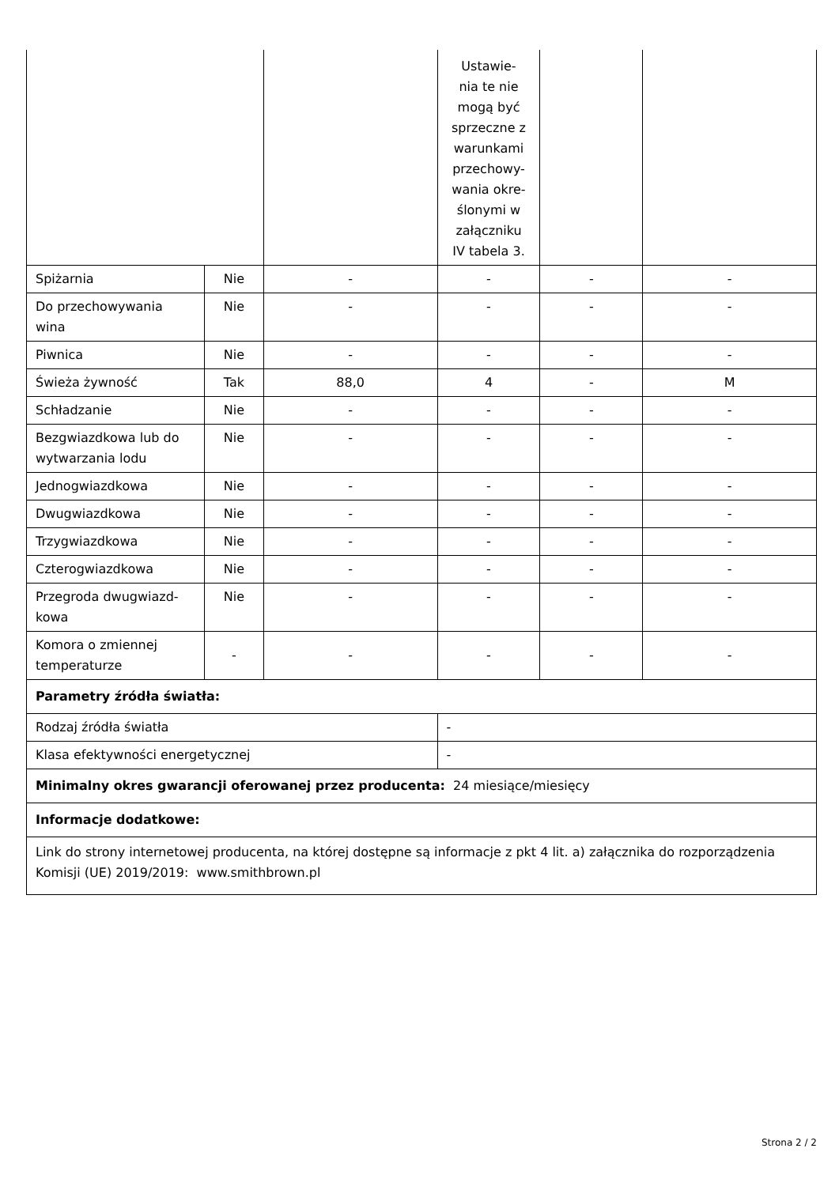| | | | Ustawie- nia te nie mogą być sprzeczne z warunkami przechowy- wania okre- ślonymi w załączniku IV tabela 3. | | |
| Spiżarnia | Nie | - | - | - | - |
| Do przechowywania wina | Nie | - | - | - | - |
| Piwnica | Nie | - | - | - | - |
| Świeża żywność | Tak | 88,0 | 4 | - | M |
| Schładzanie | Nie | - | - | - | - |
| Bezgwiazdkowa lub do wytwarzania lodu | Nie | - | - | - | - |
| Jednogwiazdkowa | Nie | - | - | - | - |
| Dwugwiazdkowa | Nie | - | - | - | - |
| Trzygwiazdkowa | Nie | - | - | - | - |
| Czterogwiazdkowa | Nie | - | - | - | - |
| Przegroda dwugwiazd-kowa | Nie | - | - | - | - |
| Komora o zmiennej temperaturze | - | - | - | - | - |
| Parametry źródła światła: | | | | | |
| Rodzaj źródła światła | | | - | | |
| Klasa efektywności energetycznej | | | - | | |
| Minimalny okres gwarancji oferowanej przez producenta: 24 miesiące/miesięcy | | | | | |
| Informacje dodatkowe: | | | | | |
| Link do strony internetowej producenta, na której dostępne są informacje z pkt 4 lit. a) załącznika do rozporządzenia Komisji (UE) 2019/2019: www.smithbrown.pl | | | | | |
Strona 2 / 2